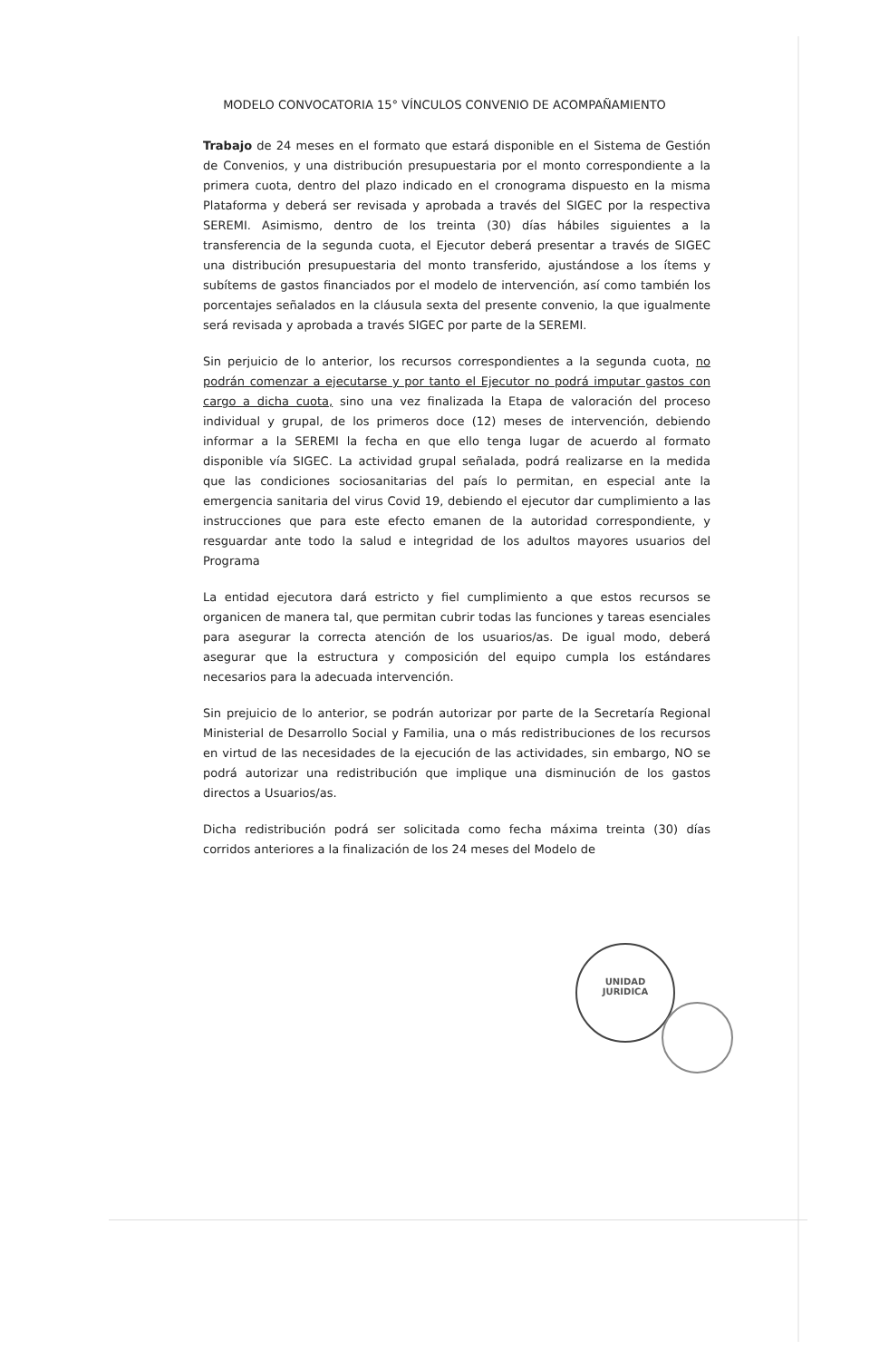MODELO CONVOCATORIA 15° VÍNCULOS CONVENIO DE ACOMPAÑAMIENTO
Trabajo de 24 meses en el formato que estará disponible en el Sistema de Gestión de Convenios, y una distribución presupuestaria por el monto correspondiente a la primera cuota, dentro del plazo indicado en el cronograma dispuesto en la misma Plataforma y deberá ser revisada y aprobada a través del SIGEC por la respectiva SEREMI. Asimismo, dentro de los treinta (30) días hábiles siguientes a la transferencia de la segunda cuota, el Ejecutor deberá presentar a través de SIGEC una distribución presupuestaria del monto transferido, ajustándose a los ítems y subítems de gastos financiados por el modelo de intervención, así como también los porcentajes señalados en la cláusula sexta del presente convenio, la que igualmente será revisada y aprobada a través SIGEC por parte de la SEREMI.
Sin perjuicio de lo anterior, los recursos correspondientes a la segunda cuota, no podrán comenzar a ejecutarse y por tanto el Ejecutor no podrá imputar gastos con cargo a dicha cuota, sino una vez finalizada la Etapa de valoración del proceso individual y grupal, de los primeros doce (12) meses de intervención, debiendo informar a la SEREMI la fecha en que ello tenga lugar de acuerdo al formato disponible vía SIGEC. La actividad grupal señalada, podrá realizarse en la medida que las condiciones sociosanitarias del país lo permitan, en especial ante la emergencia sanitaria del virus Covid 19, debiendo el ejecutor dar cumplimiento a las instrucciones que para este efecto emanen de la autoridad correspondiente, y resguardar ante todo la salud e integridad de los adultos mayores usuarios del Programa
La entidad ejecutora dará estricto y fiel cumplimiento a que estos recursos se organicen de manera tal, que permitan cubrir todas las funciones y tareas esenciales para asegurar la correcta atención de los usuarios/as. De igual modo, deberá asegurar que la estructura y composición del equipo cumpla los estándares necesarios para la adecuada intervención.
Sin prejuicio de lo anterior, se podrán autorizar por parte de la Secretaría Regional Ministerial de Desarrollo Social y Familia, una o más redistribuciones de los recursos en virtud de las necesidades de la ejecución de las actividades, sin embargo, NO se podrá autorizar una redistribución que implique una disminución de los gastos directos a Usuarios/as.
Dicha redistribución podrá ser solicitada como fecha máxima treinta (30) días corridos anteriores a la finalización de los 24 meses del Modelo de
UNIDAD
JURIDICA